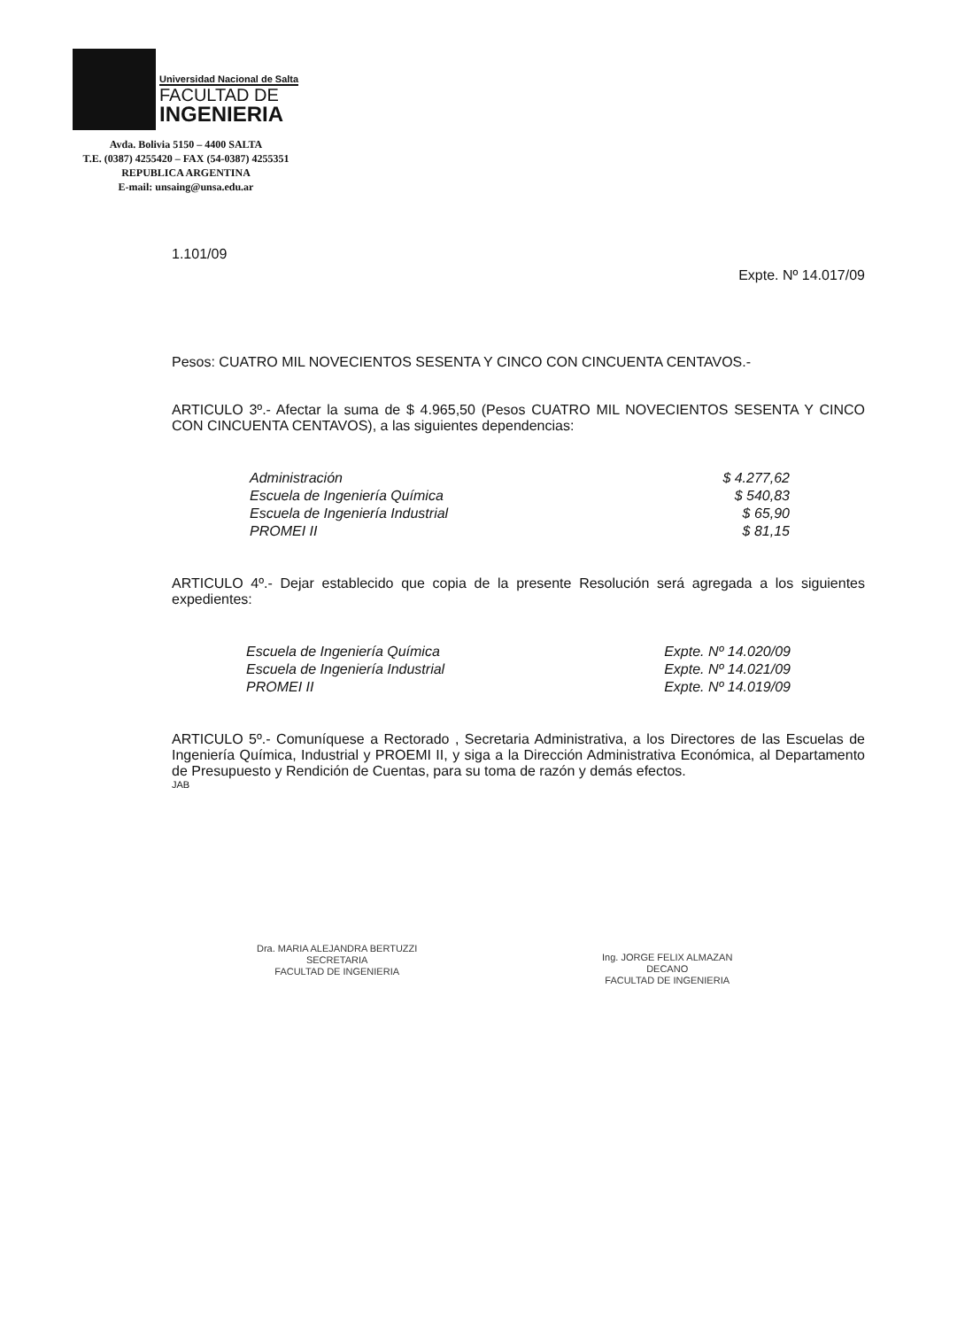Universidad Nacional de Salta
FACULTAD DE
INGENIERIA
Avda. Bolivia 5150 – 4400 SALTA
T.E. (0387) 4255420 – FAX (54-0387) 4255351
REPUBLICA ARGENTINA
E-mail: unsaing@unsa.edu.ar
1.101/09
Expte. Nº 14.017/09
Pesos: CUATRO MIL NOVECIENTOS SESENTA Y CINCO CON CINCUENTA CENTAVOS.-
ARTICULO 3º.- Afectar la suma de $ 4.965,50 (Pesos CUATRO MIL NOVECIENTOS SESENTA Y CINCO CON CINCUENTA CENTAVOS), a las siguientes dependencias:
| Administración | $ 4.277,62 |
| Escuela de Ingeniería Química | $ 540,83 |
| Escuela de Ingeniería Industrial | $ 65,90 |
| PROMEI II | $ 81,15 |
ARTICULO 4º.- Dejar establecido que copia de la presente Resolución será agregada a los siguientes expedientes:
| Escuela de Ingeniería Química | Expte. Nº 14.020/09 |
| Escuela de Ingeniería Industrial | Expte. Nº 14.021/09 |
| PROMEI II | Expte. Nº 14.019/09 |
ARTICULO 5º.- Comuníquese a Rectorado , Secretaria Administrativa, a los Directores de las Escuelas de Ingeniería Química, Industrial y PROEMI II, y siga a la Dirección Administrativa Económica, al Departamento de Presupuesto y Rendición de Cuentas, para su toma de razón y demás efectos.
JAB
Dra. MARIA ALEJANDRA BERTUZZI
SECRETARIA
FACULTAD DE INGENIERIA
Ing. JORGE FELIX ALMAZAN
DECANO
FACULTAD DE INGENIERIA